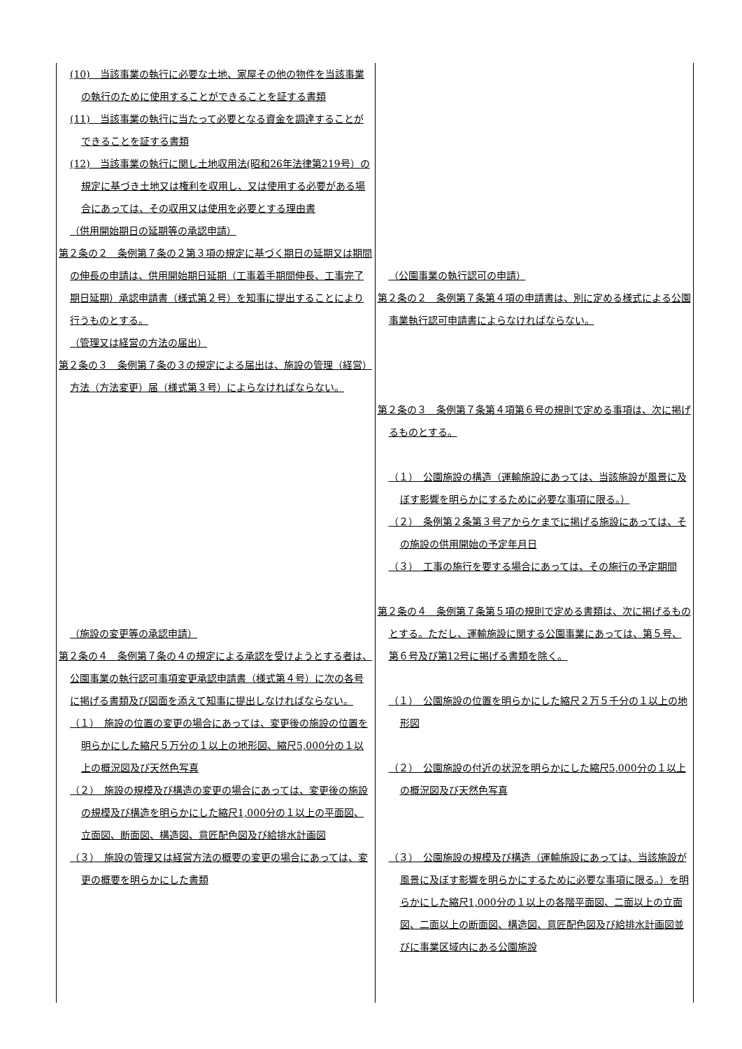| (10) 当該事業の執行に必要な土地、家屋その他の物件を当該事業の執行のために使用することができることを証する書類 (11) 当該事業の執行に当たって必要となる資金を調達することができることを証する書類 (12) 当該事業の執行に関し土地収用法(昭和26年法律第219号）の規定に基づき土地又は権利を収用し、又は使用する必要がある場合にあっては、その収用又は使用を必要とする理由書 （供用開始期日の延期等の承認申請） 第２条の２ 条例第７条の２第３項の規定に基づく期日の延期又は期間の伸長の申請は、供用開始期日延期（工事着手期間伸長、工事完了期日延期）承認申請書（様式第２号）を知事に提出することにより行うものとする。 （管理又は経営の方法の届出） 第２条の３ 条例第７条の３の規定による届出は、施設の管理（経営）方法（方法変更）届（様式第３号）によらなければならない。 （施設の変更等の承認申請） 第２条の４ 条例第７条の４の規定による承認を受けようとする者は、公園事業の執行認可事項変更承認申請書（様式第４号）に次の各号に掲げる書類及び図面を添えて知事に提出しなければならない。 （１） 施設の位置の変更の場合にあっては、変更後の施設の位置を明らかにした縮尺５万分の１以上の地形図、縮尺5,000分の１以上の概況図及び天然色写真 （２） 施設の規模及び構造の変更の場合にあっては、変更後の施設の規模及び構造を明らかにした縮尺1,000分の１以上の平面図、立面図、断面図、構造図、意匠配色図及び給排水計画図 （３） 施設の管理又は経営方法の概要の変更の場合にあっては、変更の概要を明らかにした書類 | （公園事業の執行認可の申請） 第２条の２ 条例第７条第４項の申請書は、別に定める様式による公園事業執行認可申請書によらなければならない。 第２条の３ 条例第７条第４項第６号の規則で定める事項は、次に掲げるものとする。 （１） 公園施設の構造（運輸施設にあっては、当該施設が風景に及ぼす影響を明らかにするために必要な事項に限る。） （２） 条例第２条第３号アからケまでに掲げる施設にあっては、その施設の供用開始の予定年月日 （３） 工事の施行を要する場合にあっては、その施行の予定期間 第２条の４ 条例第７条第５項の規則で定める書類は、次に掲げるものとする。ただし、運輸施設に関する公園事業にあっては、第５号、第６号及び第12号に掲げる書類を除く。 （１） 公園施設の位置を明らかにした縮尺２万５千分の１以上の地形図 （２） 公園施設の付近の状況を明らかにした縮尺5,000分の１以上の概況図及び天然色写真 （３） 公園施設の規模及び構造（運輸施設にあっては、当該施設が風景に及ぼす影響を明らかにするために必要な事項に限る。）を明らかにした縮尺1,000分の１以上の各階平面図、二面以上の立面図、二面以上の断面図、構造図、意匠配色図及び給排水計画図並びに事業区域内にある公園施設 |